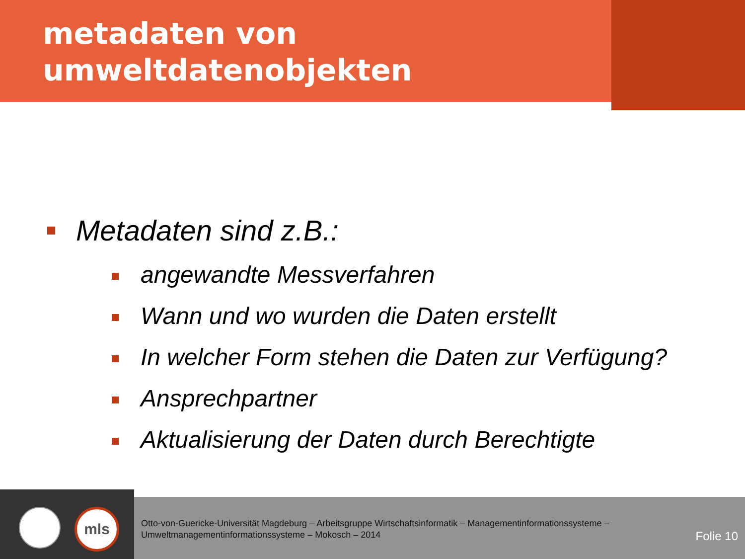metadaten von
umweltdatenobjekten
Metadaten sind z.B.:
angewandte Messverfahren
Wann und wo wurden die Daten erstellt
In welcher Form stehen die Daten zur Verfügung?
Ansprechpartner
Aktualisierung der Daten durch Berechtigte
mls
Otto-von-Guericke-Universität Magdeburg – Arbeitsgruppe Wirtschaftsinformatik – Managementinformationssysteme –
Umweltmanagementinformationssysteme – Mokosch – 2014
Folie 10